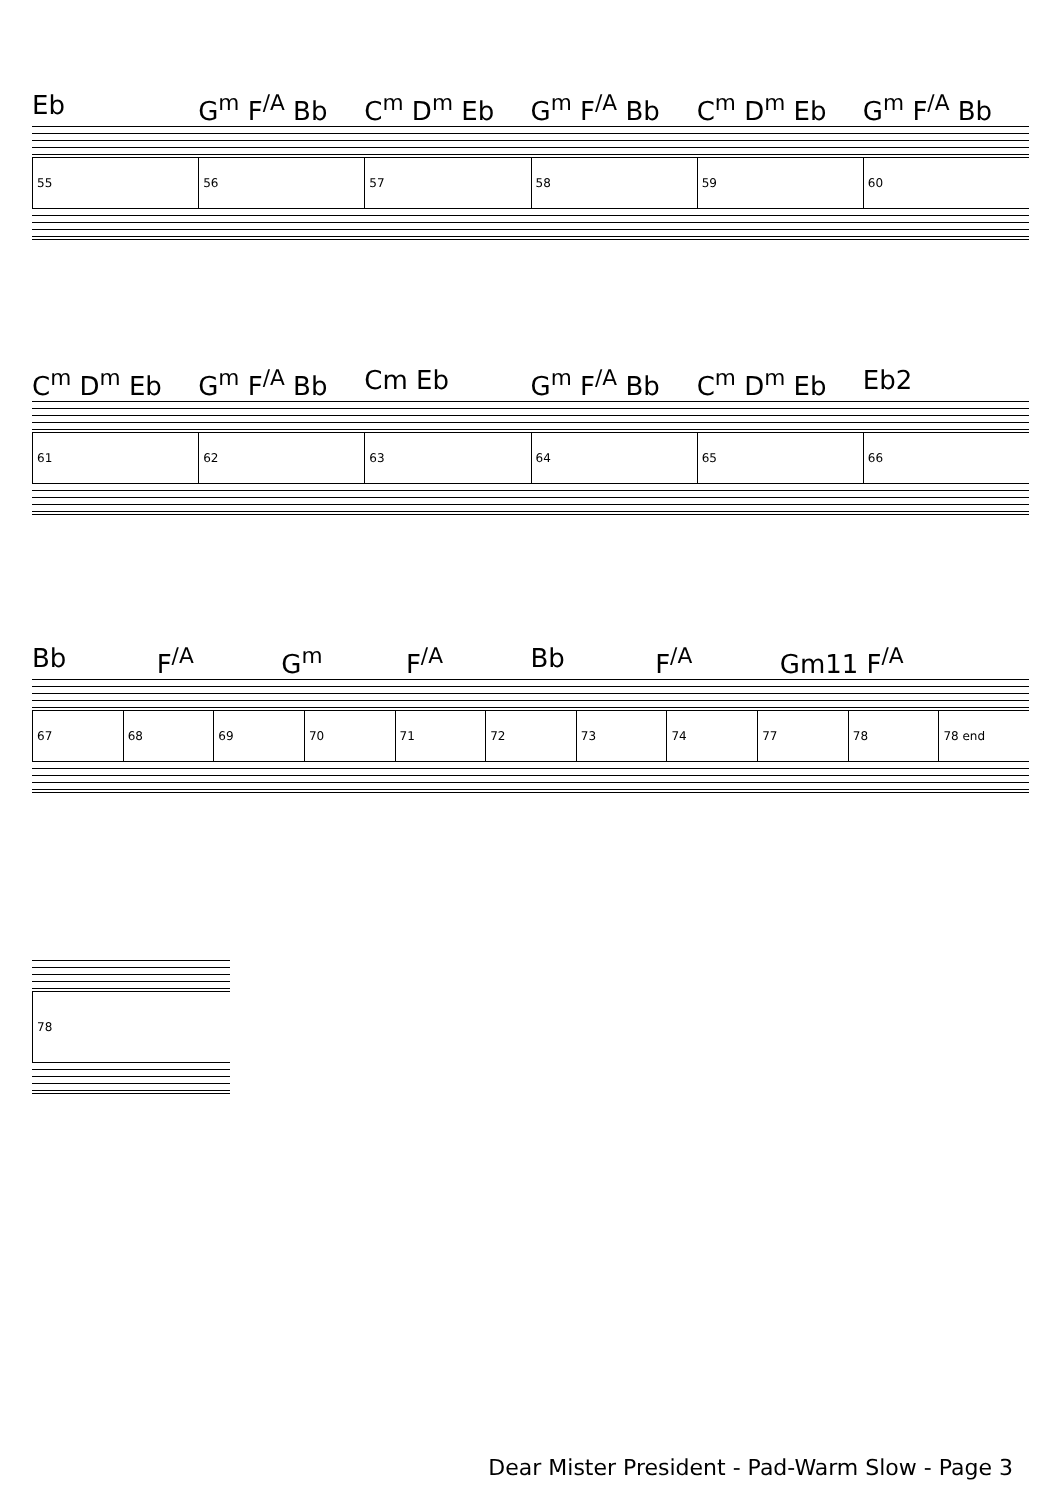Eb G<sup>m</sup> F<sup>/A</sup> Bb C<sup>m</sup> D<sup>m</sup> Eb G<sup>m</sup> F<sup>/A</sup> Bb C<sup>m</sup> D<sup>m</sup> Eb G<sup>m</sup> F<sup>/A</sup> Bb
55 56 57 58 59 60
C<sup>m</sup> D<sup>m</sup> Eb G<sup>m</sup> F<sup>/A</sup> Bb Cm Eb G<sup>m</sup> F<sup>/A</sup> Bb C<sup>m</sup> D<sup>m</sup> Eb Eb2
61 62 63 64 65 66
Bb F<sup>/A</sup> G<sup>m</sup> F<sup>/A</sup> Bb F<sup>/A</sup> Gm11 F<sup>/A</sup>
67 68 69 70 71 72 73 74 77 78 78 end
78
Dear Mister President - Pad-Warm Slow - Page 3